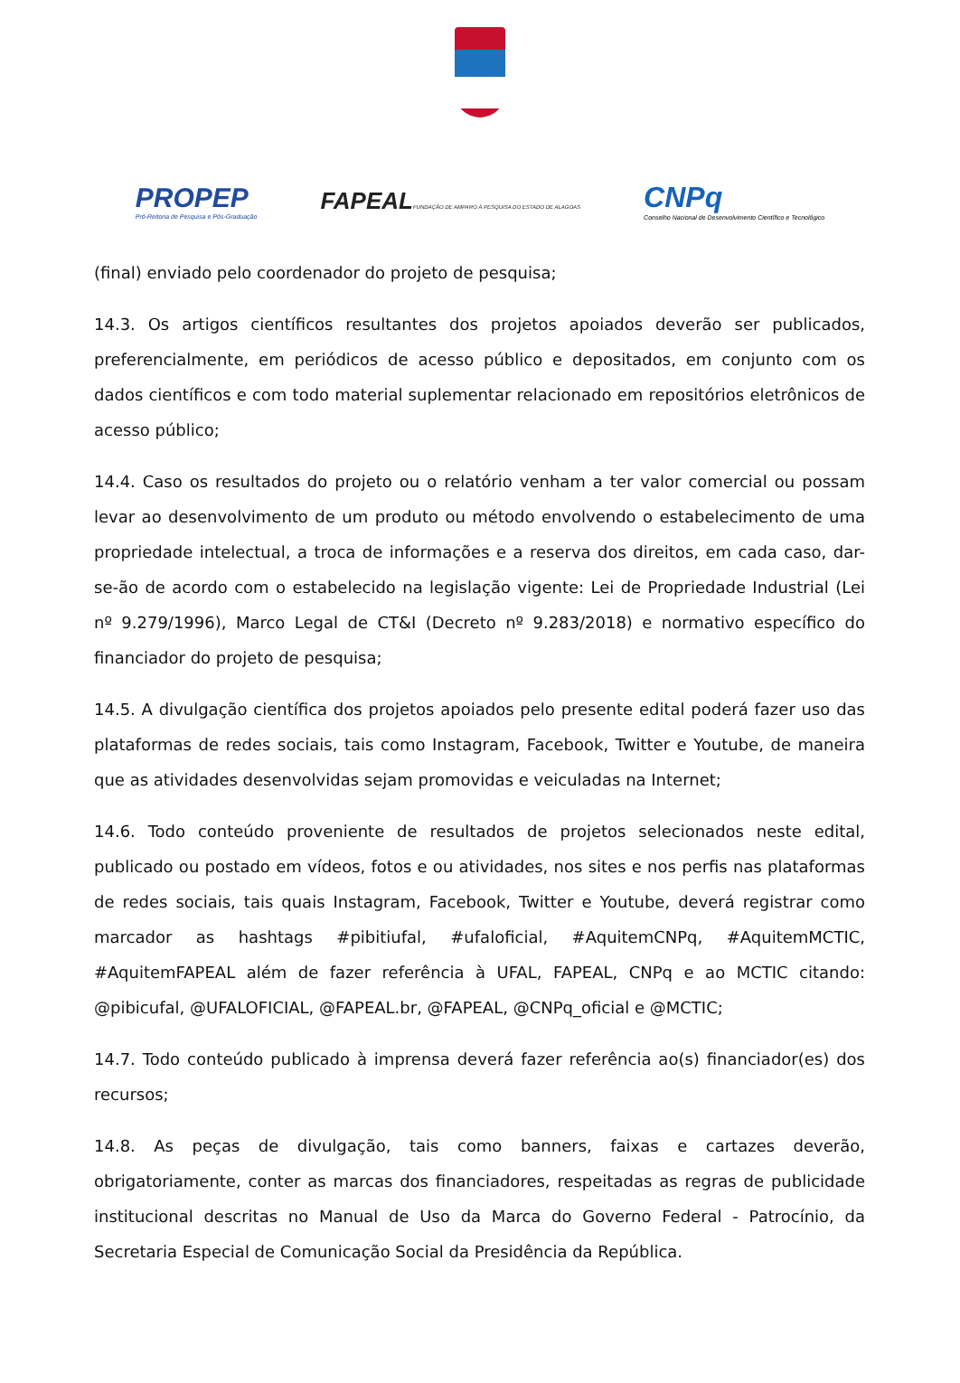PROPEP
Pró-Reitoria de Pesquisa e Pós-Graduação
FAPEALFUNDAÇÃO DE AMPARO À PESQUISA DO ESTADO DE ALAGOAS
CNPq
Conselho Nacional de Desenvolvimento Científico e Tecnológico
(final) enviado pelo coordenador do projeto de pesquisa;
14.3. Os artigos científicos resultantes dos projetos apoiados deverão ser publicados, preferencialmente, em periódicos de acesso público e depositados, em conjunto com os dados científicos e com todo material suplementar relacionado em repositórios eletrônicos de acesso público;
14.4. Caso os resultados do projeto ou o relatório venham a ter valor comercial ou possam levar ao desenvolvimento de um produto ou método envolvendo o estabelecimento de uma propriedade intelectual, a troca de informações e a reserva dos direitos, em cada caso, dar-se-ão de acordo com o estabelecido na legislação vigente: Lei de Propriedade Industrial (Lei nº 9.279/1996), Marco Legal de CT&I (Decreto nº 9.283/2018) e normativo específico do financiador do projeto de pesquisa;
14.5. A divulgação científica dos projetos apoiados pelo presente edital poderá fazer uso das plataformas de redes sociais, tais como Instagram, Facebook, Twitter e Youtube, de maneira que as atividades desenvolvidas sejam promovidas e veiculadas na Internet;
14.6. Todo conteúdo proveniente de resultados de projetos selecionados neste edital, publicado ou postado em vídeos, fotos e ou atividades, nos sites e nos perfis nas plataformas de redes sociais, tais quais Instagram, Facebook, Twitter e Youtube, deverá registrar como marcador as hashtags #pibitiufal, #ufaloficial, #AquitemCNPq, #AquitemMCTIC, #AquitemFAPEAL além de fazer referência à UFAL, FAPEAL, CNPq e ao MCTIC citando: @pibicufal, @UFALOFICIAL, @FAPEAL.br, @FAPEAL, @CNPq_oficial e @MCTIC;
14.7. Todo conteúdo publicado à imprensa deverá fazer referência ao(s) financiador(es) dos recursos;
14.8. As peças de divulgação, tais como banners, faixas e cartazes deverão, obrigatoriamente, conter as marcas dos financiadores, respeitadas as regras de publicidade institucional descritas no Manual de Uso da Marca do Governo Federal - Patrocínio, da Secretaria Especial de Comunicação Social da Presidência da República.